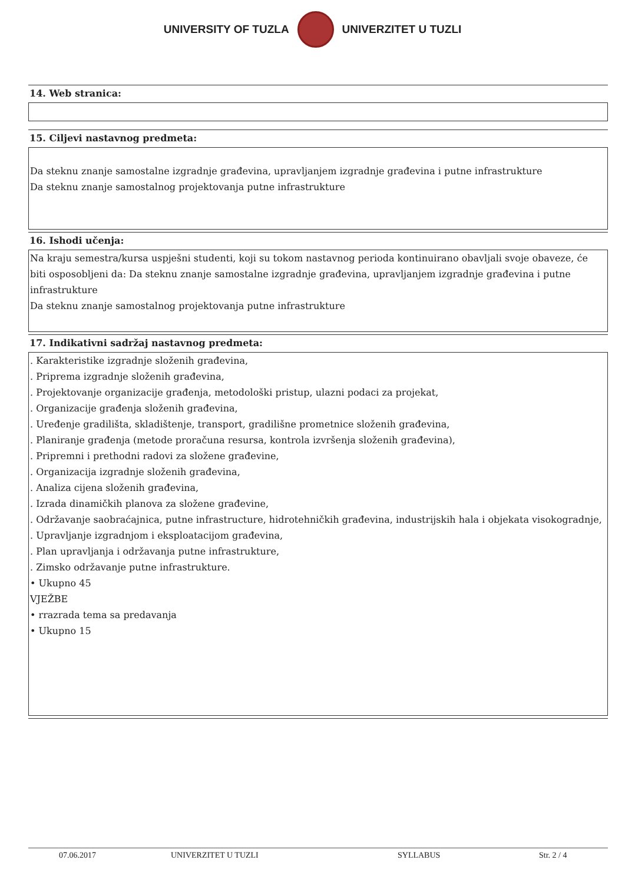UNIVERSITY OF TUZLA UNIVERZITET U TUZLI
14. Web stranica:
15. Ciljevi nastavnog predmeta:
Da steknu znanje samostalne izgradnje građevina, upravljanjem izgradnje građevina i putne infrastrukture
Da steknu znanje samostalnog projektovanja putne infrastrukture
16. Ishodi učenja:
Na kraju semestra/kursa uspješni studenti, koji su tokom nastavnog perioda kontinuirano obavljali svoje obaveze, će biti osposobljeni da: Da steknu znanje samostalne izgradnje građevina, upravljanjem izgradnje građevina i putne infrastrukture
Da steknu znanje samostalnog projektovanja putne infrastrukture
17. Indikativni sadržaj nastavnog predmeta:
. Karakteristike izgradnje složenih građevina,
. Priprema izgradnje složenih građevina,
. Projektovanje organizacije građenja, metodološki pristup, ulazni podaci za projekat,
. Organizacije građenja složenih građevina,
. Uređenje gradilišta, skladištenje, transport, gradilišne prometnice složenih građevina,
. Planiranje građenja (metode proračuna resursa, kontrola izvršenja složenih građevina),
. Pripremni i prethodni radovi za složene građevine,
. Organizacija izgradnje složenih građevina,
. Analiza cijena složenih građevina,
. Izrada dinamičkih planova za složene građevine,
. Održavanje saobraćajnica, putne infrastructure, hidrotehničkih građevina, industrijskih hala i objekata visokogradnje,
. Upravljanje izgradnjom i eksploatacijom građevina,
. Plan upravljanja i održavanja putne infrastrukture,
. Zimsko održavanje putne infrastrukture.
• Ukupno 45
VJEŽBE
• rrazrada tema sa predavanja
• Ukupno 15
07.06.2017 UNIVERZITET U TUZLI SYLLABUS Str. 2 / 4